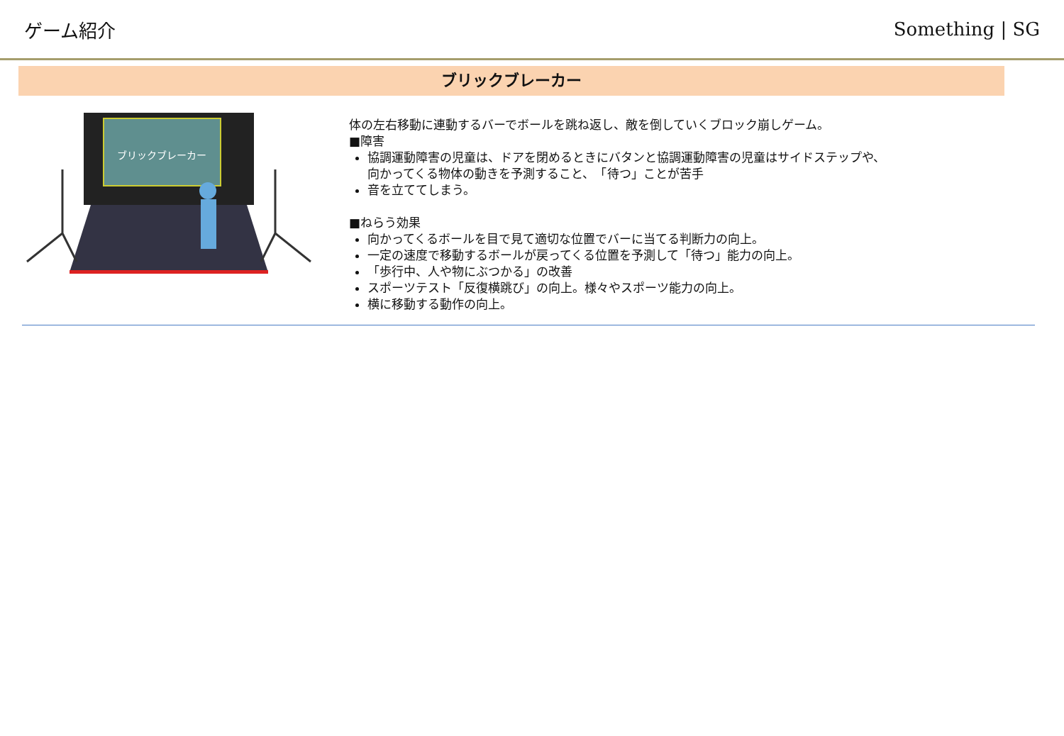ゲーム紹介 Something | SG
ブリックブレーカー
ブリックブレーカー
体の左右移動に連動するバーでボールを跳ね返し、敵を倒していくブロック崩しゲーム。
■障害
協調運動障害の児童は、ドアを閉めるときにバタンと協調運動障害の児童はサイドステップや、
向かってくる物体の動きを予測すること、　「待つ」ことが苦手
音を立ててしまう。
■ねらう効果
向かってくるボールを目で見て適切な位置でバーに当てる判断力の向上。
一定の速度で移動するボールが戻ってくる位置を予測して「待つ」能力の向上。
「歩行中、人や物にぶつかる」の改善
スポーツテスト「反復横跳び」の向上。様々やスポーツ能力の向上。
横に移動する動作の向上。